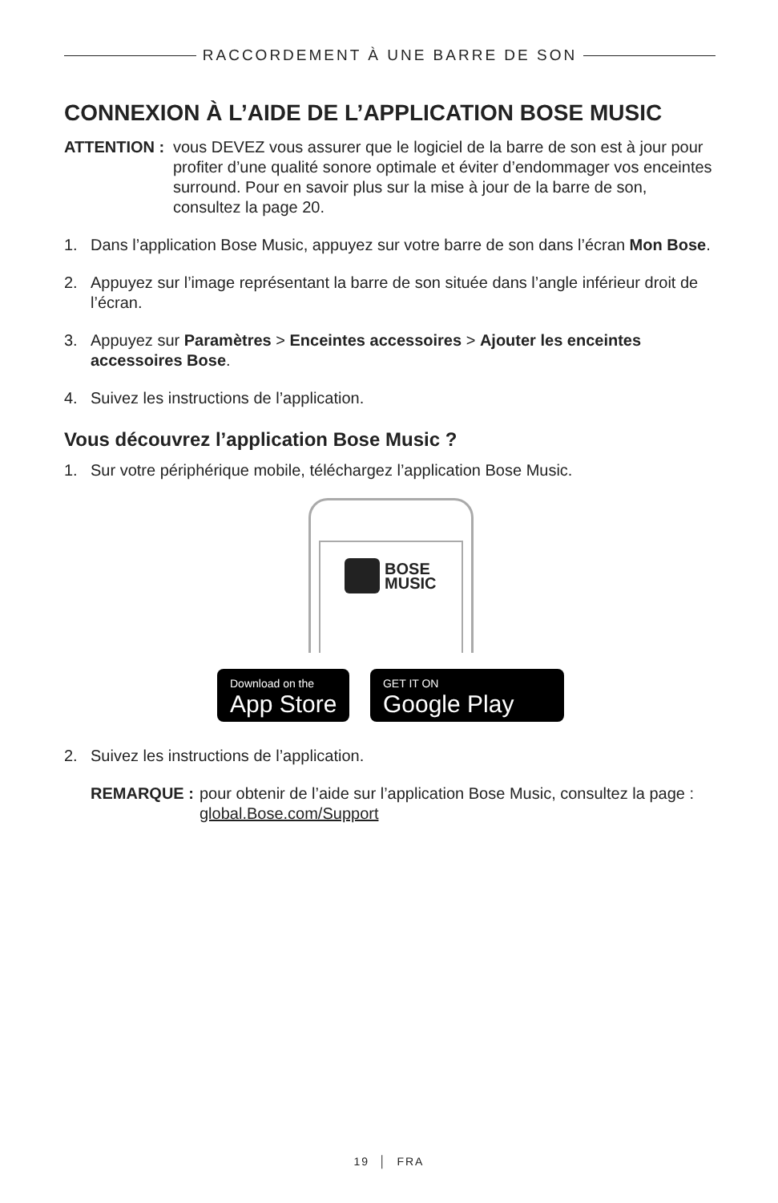RACCORDEMENT À UNE BARRE DE SON
CONNEXION À L’AIDE DE L’APPLICATION BOSE MUSIC
ATTENTION : vous DEVEZ vous assurer que le logiciel de la barre de son est à jour pour profiter d’une qualité sonore optimale et éviter d’endommager vos enceintes surround. Pour en savoir plus sur la mise à jour de la barre de son, consultez la page 20.
1. Dans l’application Bose Music, appuyez sur votre barre de son dans l’écran Mon Bose.
2. Appuyez sur l’image représentant la barre de son située dans l’angle inférieur droit de l’écran.
3. Appuyez sur Paramètres > Enceintes accessoires > Ajouter les enceintes accessoires Bose.
4. Suivez les instructions de l’application.
Vous découvrez l’application Bose Music ?
1. Sur votre périphérique mobile, téléchargez l’application Bose Music.
BOSE
MUSIC
Download on the App Store
GET IT ON Google Play
2. Suivez les instructions de l’application.
REMARQUE : pour obtenir de l’aide sur l’application Bose Music, consultez la page : global.Bose.com/Support
19 │ FRA